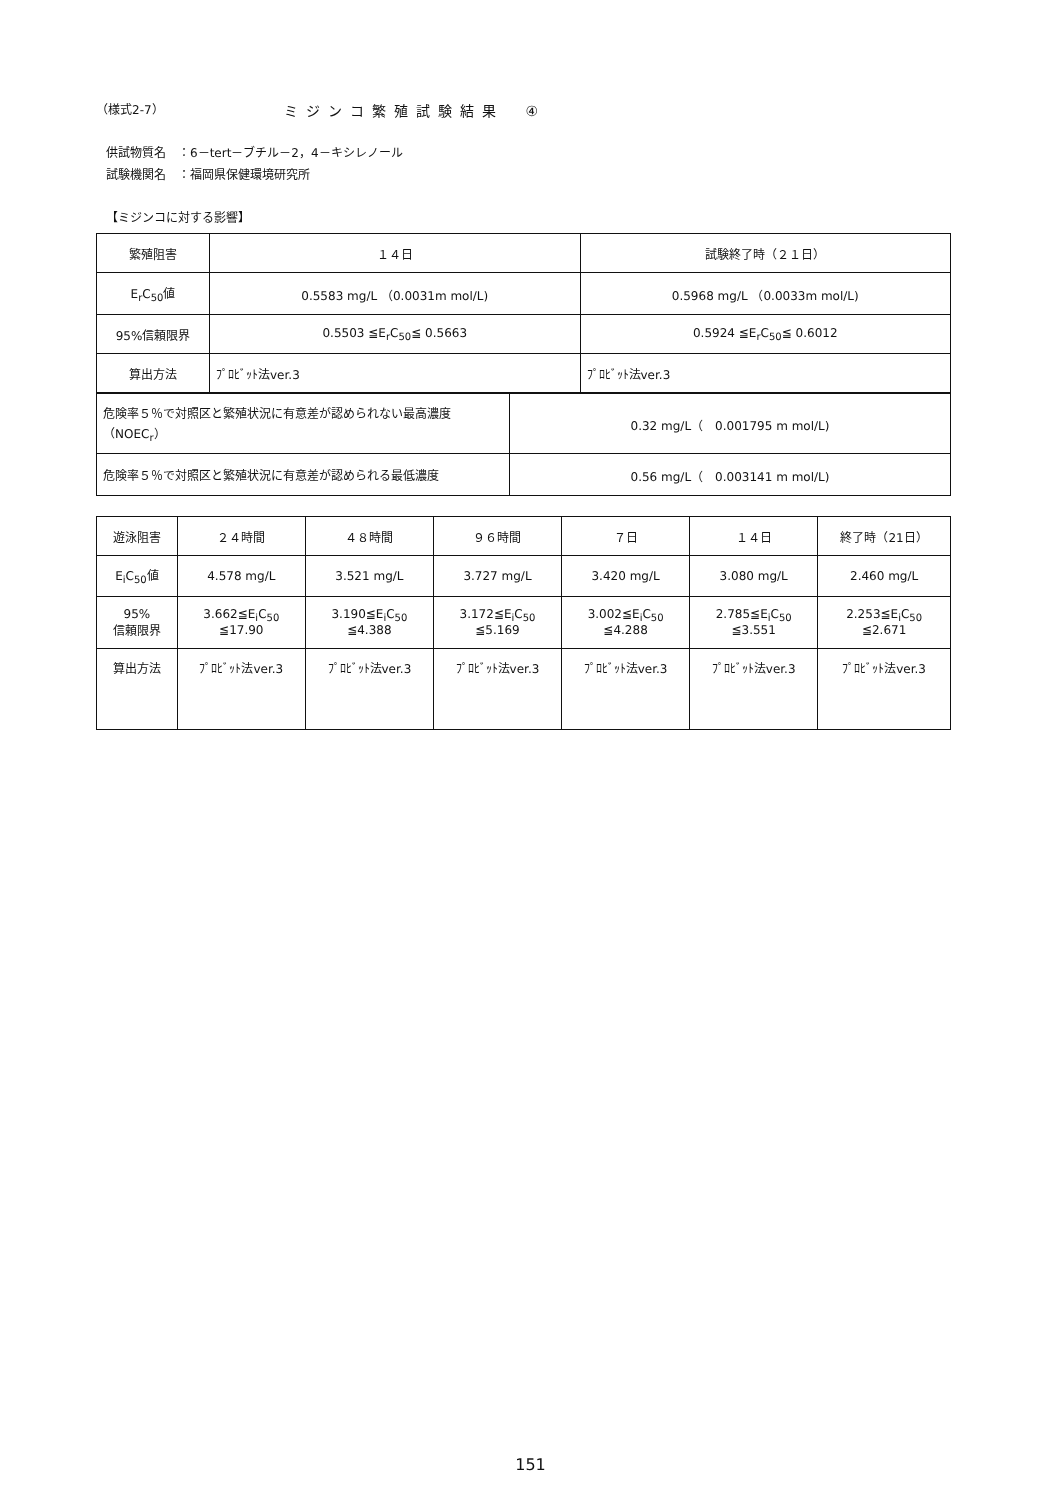（様式2-7） ミジンコ繁殖試験結果　④
供試物質名　：6－tert－ブチル－2，4－キシレノール
試験機関名　：福岡県保健環境研究所
【ミジンコに対する影響】
| 繁殖阻害 | １４日 | 試験終了時（２１日） |
| E<sub>r</sub>C<sub>50</sub>値 | 0.5583 mg/L （0.0031m mol/L) | 0.5968 mg/L （0.0033m mol/L) |
| 95%信頼限界 | 0.5503 ≦E<sub>r</sub>C<sub>50</sub>≦ 0.5663 | 0.5924 ≦E<sub>r</sub>C<sub>50</sub>≦ 0.6012 |
| 算出方法 | ﾌﾟﾛﾋﾞｯﾄ法ver.3 | ﾌﾟﾛﾋﾞｯﾄ法ver.3 |
| 危険率５％で対照区と繁殖状況に有意差が認められない最高濃度（NOEC<sub>r</sub>） | 0.32 mg/L（ 0.001795 m mol/L) |
| 危険率５％で対照区と繁殖状況に有意差が認められる最低濃度 | 0.56 mg/L（ 0.003141 m mol/L) |
| 遊泳阻害 | ２４時間 | ４８時間 | ９６時間 | ７日 | １４日 | 終了時（21日） |
| E<sub>i</sub>C<sub>50</sub>値 | 4.578 mg/L | 3.521 mg/L | 3.727 mg/L | 3.420 mg/L | 3.080 mg/L | 2.460 mg/L |
| 95% 信頼限界 | 3.662≦E<sub>i</sub>C<sub>50</sub> ≦17.90 | 3.190≦E<sub>i</sub>C<sub>50</sub> ≦4.388 | 3.172≦E<sub>i</sub>C<sub>50</sub> ≦5.169 | 3.002≦E<sub>i</sub>C<sub>50</sub> ≦4.288 | 2.785≦E<sub>i</sub>C<sub>50</sub> ≦3.551 | 2.253≦E<sub>i</sub>C<sub>50</sub> ≦2.671 |
| 算出方法 | ﾌﾟﾛﾋﾞｯﾄ法ver.3 | ﾌﾟﾛﾋﾞｯﾄ法ver.3 | ﾌﾟﾛﾋﾞｯﾄ法ver.3 | ﾌﾟﾛﾋﾞｯﾄ法ver.3 | ﾌﾟﾛﾋﾞｯﾄ法ver.3 | ﾌﾟﾛﾋﾞｯﾄ法ver.3 |
151